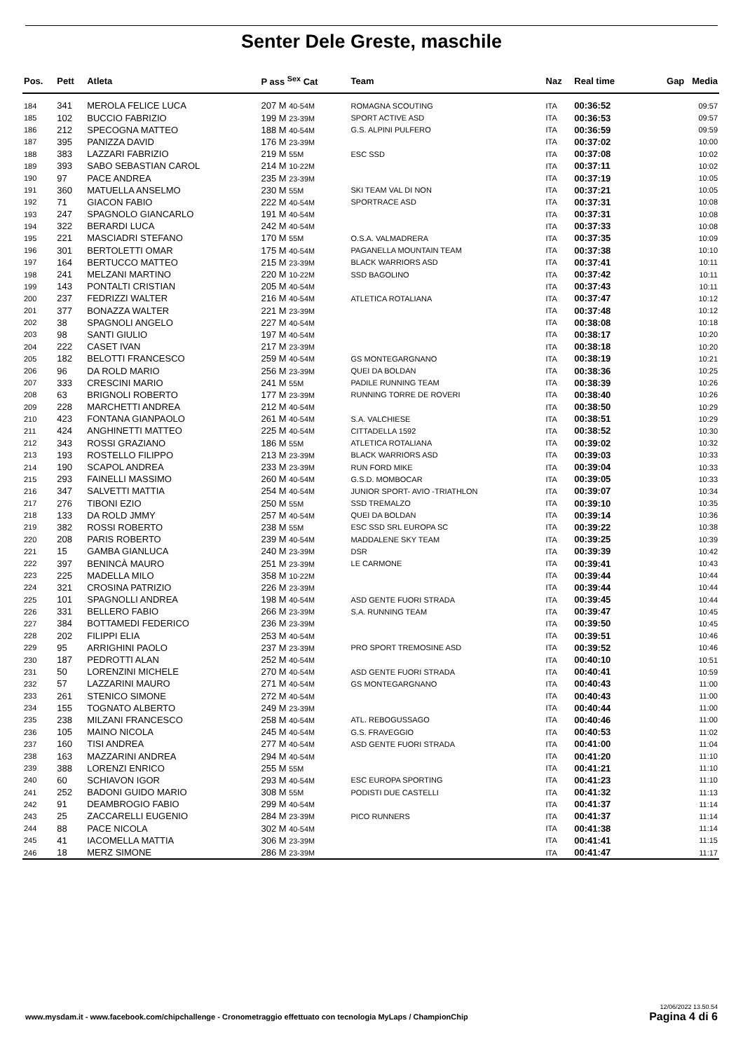Senter Dele Greste, maschile
| Pos. | Pett | Atleta | P ass <sup>Sex</sup> Cat | Team | Naz | Real time | Gap Media |
| --- | --- | --- | --- | --- | --- | --- | --- |
| 184 | 341 | MEROLA FELICE LUCA | 207 M 40-54M | ROMAGNA SCOUTING | ITA | 00:36:52 | 09:57 |
| 185 | 102 | BUCCIO FABRIZIO | 199 M 23-39M | SPORT ACTIVE ASD | ITA | 00:36:53 | 09:57 |
| 186 | 212 | SPECOGNA MATTEO | 188 M 40-54M | G.S. ALPINI PULFERO | ITA | 00:36:59 | 09:59 |
| 187 | 395 | PANIZZA DAVID | 176 M 23-39M | | ITA | 00:37:02 | 10:00 |
| 188 | 383 | LAZZARI FABRIZIO | 219 M 55M | ESC SSD | ITA | 00:37:08 | 10:02 |
| 189 | 393 | SABO SEBASTIAN CAROL | 214 M 10-22M | | ITA | 00:37:11 | 10:02 |
| 190 | 97 | PACE ANDREA | 235 M 23-39M | | ITA | 00:37:19 | 10:05 |
| 191 | 360 | MATUELLA ANSELMO | 230 M 55M | SKI TEAM VAL DI NON | ITA | 00:37:21 | 10:05 |
| 192 | 71 | GIACON FABIO | 222 M 40-54M | SPORTRACE ASD | ITA | 00:37:31 | 10:08 |
| 193 | 247 | SPAGNOLO GIANCARLO | 191 M 40-54M | | ITA | 00:37:31 | 10:08 |
| 194 | 322 | BERARDI LUCA | 242 M 40-54M | | ITA | 00:37:33 | 10:08 |
| 195 | 221 | MASCIADRI STEFANO | 170 M 55M | O.S.A. VALMADRERA | ITA | 00:37:35 | 10:09 |
| 196 | 301 | BERTOLETTI OMAR | 175 M 40-54M | PAGANELLA MOUNTAIN TEAM | ITA | 00:37:38 | 10:10 |
| 197 | 164 | BERTUCCO MATTEO | 215 M 23-39M | BLACK WARRIORS ASD | ITA | 00:37:41 | 10:11 |
| 198 | 241 | MELZANI MARTINO | 220 M 10-22M | SSD BAGOLINO | ITA | 00:37:42 | 10:11 |
| 199 | 143 | PONTALTI CRISTIAN | 205 M 40-54M | | ITA | 00:37:43 | 10:11 |
| 200 | 237 | FEDRIZZI WALTER | 216 M 40-54M | ATLETICA ROTALIANA | ITA | 00:37:47 | 10:12 |
| 201 | 377 | BONAZZA WALTER | 221 M 23-39M | | ITA | 00:37:48 | 10:12 |
| 202 | 38 | SPAGNOLI ANGELO | 227 M 40-54M | | ITA | 00:38:08 | 10:18 |
| 203 | 98 | SANTI GIULIO | 197 M 40-54M | | ITA | 00:38:17 | 10:20 |
| 204 | 222 | CASET IVAN | 217 M 23-39M | | ITA | 00:38:18 | 10:20 |
| 205 | 182 | BELOTTI FRANCESCO | 259 M 40-54M | GS MONTEGARGNANO | ITA | 00:38:19 | 10:21 |
| 206 | 96 | DA ROLD MARIO | 256 M 23-39M | QUEI DA BOLDAN | ITA | 00:38:36 | 10:25 |
| 207 | 333 | CRESCINI MARIO | 241 M 55M | PADILE RUNNING TEAM | ITA | 00:38:39 | 10:26 |
| 208 | 63 | BRIGNOLI ROBERTO | 177 M 23-39M | RUNNING TORRE DE ROVERI | ITA | 00:38:40 | 10:26 |
| 209 | 228 | MARCHETTI ANDREA | 212 M 40-54M | | ITA | 00:38:50 | 10:29 |
| 210 | 423 | FONTANA GIANPAOLO | 261 M 40-54M | S.A. VALCHIESE | ITA | 00:38:51 | 10:29 |
| 211 | 424 | ANGHINETTI MATTEO | 225 M 40-54M | CITTADELLA 1592 | ITA | 00:38:52 | 10:30 |
| 212 | 343 | ROSSI GRAZIANO | 186 M 55M | ATLETICA ROTALIANA | ITA | 00:39:02 | 10:32 |
| 213 | 193 | ROSTELLO FILIPPO | 213 M 23-39M | BLACK WARRIORS ASD | ITA | 00:39:03 | 10:33 |
| 214 | 190 | SCAPOL ANDREA | 233 M 23-39M | RUN FORD MIKE | ITA | 00:39:04 | 10:33 |
| 215 | 293 | FAINELLI MASSIMO | 260 M 40-54M | G.S.D. MOMBOCAR | ITA | 00:39:05 | 10:33 |
| 216 | 347 | SALVETTI MATTIA | 254 M 40-54M | JUNIOR SPORT- AVIO -TRIATHLON | ITA | 00:39:07 | 10:34 |
| 217 | 276 | TIBONI EZIO | 250 M 55M | SSD TREMALZO | ITA | 00:39:10 | 10:35 |
| 218 | 133 | DA ROLD JMMY | 257 M 40-54M | QUEI DA BOLDAN | ITA | 00:39:14 | 10:36 |
| 219 | 382 | ROSSI ROBERTO | 238 M 55M | ESC SSD SRL EUROPA SC | ITA | 00:39:22 | 10:38 |
| 220 | 208 | PARIS ROBERTO | 239 M 40-54M | MADDALENE SKY TEAM | ITA | 00:39:25 | 10:39 |
| 221 | 15 | GAMBA GIANLUCA | 240 M 23-39M | DSR | ITA | 00:39:39 | 10:42 |
| 222 | 397 | BENINCÀ MAURO | 251 M 23-39M | LE CARMONE | ITA | 00:39:41 | 10:43 |
| 223 | 225 | MADELLA MILO | 358 M 10-22M | | ITA | 00:39:44 | 10:44 |
| 224 | 321 | CROSINA PATRIZIO | 226 M 23-39M | | ITA | 00:39:44 | 10:44 |
| 225 | 101 | SPAGNOLLI ANDREA | 198 M 40-54M | ASD GENTE FUORI STRADA | ITA | 00:39:45 | 10:44 |
| 226 | 331 | BELLERO FABIO | 266 M 23-39M | S.A. RUNNING TEAM | ITA | 00:39:47 | 10:45 |
| 227 | 384 | BOTTAMEDI FEDERICO | 236 M 23-39M | | ITA | 00:39:50 | 10:45 |
| 228 | 202 | FILIPPI ELIA | 253 M 40-54M | | ITA | 00:39:51 | 10:46 |
| 229 | 95 | ARRIGHINI PAOLO | 237 M 23-39M | PRO SPORT TREMOSINE ASD | ITA | 00:39:52 | 10:46 |
| 230 | 187 | PEDROTTI ALAN | 252 M 40-54M | | ITA | 00:40:10 | 10:51 |
| 231 | 50 | LORENZINI MICHELE | 270 M 40-54M | ASD GENTE FUORI STRADA | ITA | 00:40:41 | 10:59 |
| 232 | 57 | LAZZARINI MAURO | 271 M 40-54M | GS MONTEGARGNANO | ITA | 00:40:43 | 11:00 |
| 233 | 261 | STENICO SIMONE | 272 M 40-54M | | ITA | 00:40:43 | 11:00 |
| 234 | 155 | TOGNATO ALBERTO | 249 M 23-39M | | ITA | 00:40:44 | 11:00 |
| 235 | 238 | MILZANI FRANCESCO | 258 M 40-54M | ATL. REBOGUSSAGO | ITA | 00:40:46 | 11:00 |
| 236 | 105 | MAINO NICOLA | 245 M 40-54M | G.S. FRAVEGGIO | ITA | 00:40:53 | 11:02 |
| 237 | 160 | TISI ANDREA | 277 M 40-54M | ASD GENTE FUORI STRADA | ITA | 00:41:00 | 11:04 |
| 238 | 163 | MAZZARINI ANDREA | 294 M 40-54M | | ITA | 00:41:20 | 11:10 |
| 239 | 388 | LORENZI ENRICO | 255 M 55M | | ITA | 00:41:21 | 11:10 |
| 240 | 60 | SCHIAVON IGOR | 293 M 40-54M | ESC EUROPA SPORTING | ITA | 00:41:23 | 11:10 |
| 241 | 252 | BADONI GUIDO MARIO | 308 M 55M | PODISTI DUE CASTELLI | ITA | 00:41:32 | 11:13 |
| 242 | 91 | DEAMBROGIO FABIO | 299 M 40-54M | | ITA | 00:41:37 | 11:14 |
| 243 | 25 | ZACCARELLI EUGENIO | 284 M 23-39M | PICO RUNNERS | ITA | 00:41:37 | 11:14 |
| 244 | 88 | PACE NICOLA | 302 M 40-54M | | ITA | 00:41:38 | 11:14 |
| 245 | 41 | IACOMELLA MATTIA | 306 M 23-39M | | ITA | 00:41:41 | 11:15 |
| 246 | 18 | MERZ SIMONE | 286 M 23-39M | | ITA | 00:41:47 | 11:17 |
www.mysdam.it - www.facebook.com/chipchallenge - Cronometraggio effettuato con tecnologia MyLaps / ChampionChip
12/06/2022 13.50.54
Pagina 4 di 6